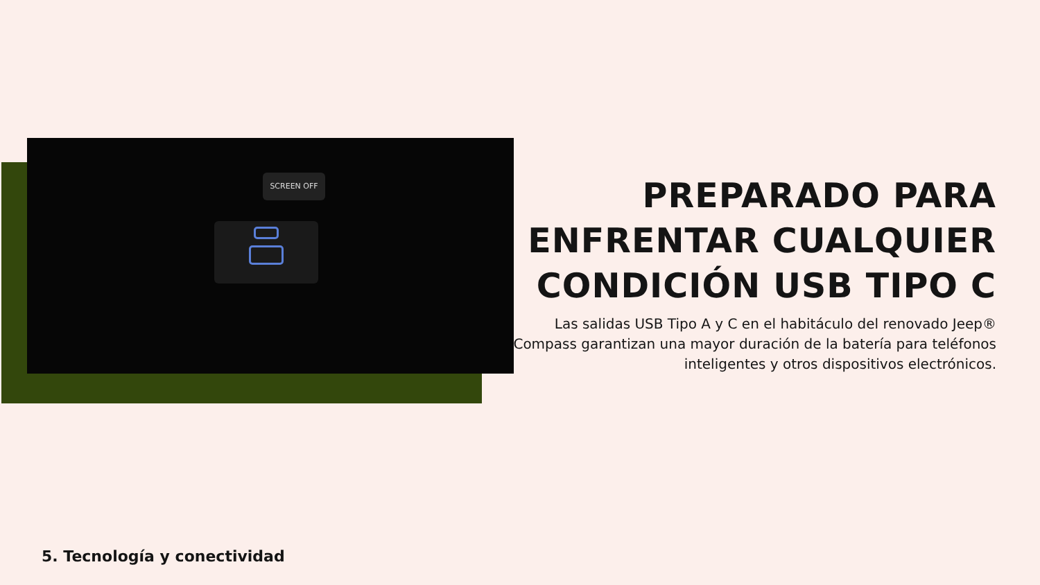SCREEN OFF
PREPARADO PARA ENFRENTAR CUALQUIER CONDICIÓN USB TIPO C
Las salidas USB Tipo A y C en el habitáculo del renovado Jeep® Compass garantizan una mayor duración de la batería para teléfonos inteligentes y otros dispositivos electrónicos.
5. Tecnología y conectividad